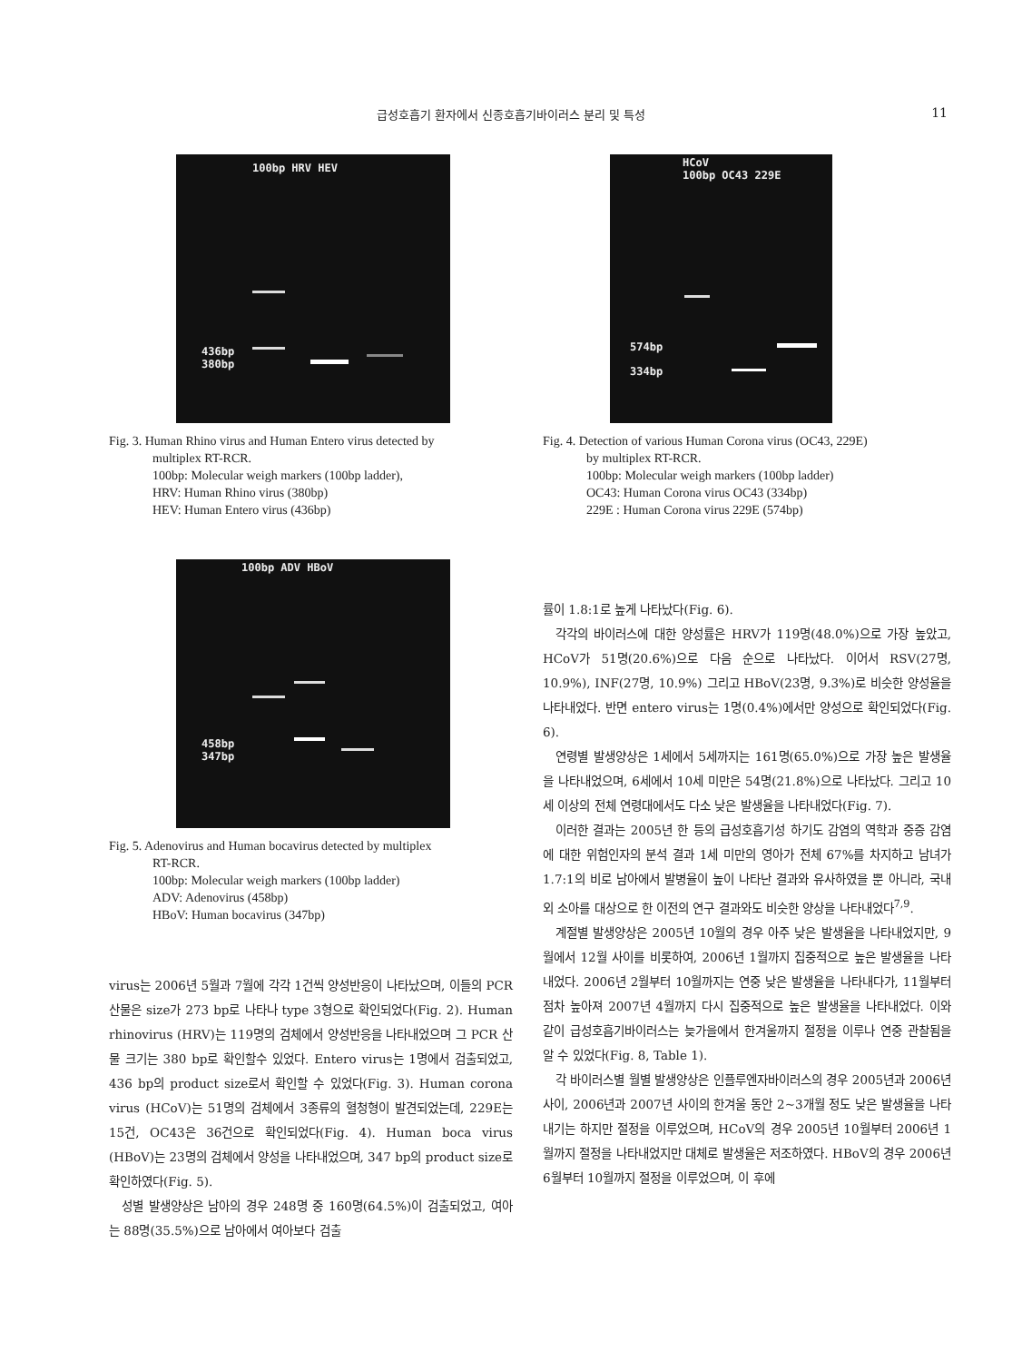급성호흡기 환자에서 신종호흡기바이러스 분리 및 특성
11
100bp HRV HEV
436bp
380bp
Fig. 3. Human Rhino virus and Human Entero virus detected by
multiplex RT-RCR.
100bp: Molecular weigh markers (100bp ladder),
HRV: Human Rhino virus (380bp)
HEV: Human Entero virus (436bp)
HCoV
100bp OC43 229E
574bp
334bp
Fig. 4. Detection of various Human Corona virus (OC43, 229E)
by multiplex RT-RCR.
100bp: Molecular weigh markers (100bp ladder)
OC43: Human Corona virus OC43 (334bp)
229E : Human Corona virus 229E (574bp)
100bp ADV HBoV
458bp
347bp
Fig. 5. Adenovirus and Human bocavirus detected by multiplex
RT-RCR.
100bp: Molecular weigh markers (100bp ladder)
ADV: Adenovirus (458bp)
HBoV: Human bocavirus (347bp)
virus는 2006년 5월과 7월에 각각 1건씩 양성반응이 나타났으며, 이들의 PCR산물은 size가 273 bp로 나타나 type 3형으로 확인되었다(Fig. 2). Human rhinovirus (HRV)는 119명의 검체에서 양성반응을 나타내었으며 그 PCR 산물 크기는 380 bp로 확인할수 있었다. Entero virus는 1명에서 검출되었고, 436 bp의 product size로서 확인할 수 있었다(Fig. 3). Human corona virus (HCoV)는 51명의 검체에서 3종류의 혈청형이 발견되었는데, 229E는 15건, OC43은 36건으로 확인되었다(Fig. 4). Human boca virus (HBoV)는 23명의 검체에서 양성을 나타내었으며, 347 bp의 product size로 확인하였다(Fig. 5).
성별 발생양상은 남아의 경우 248명 중 160명(64.5%)이 검출되었고, 여아는 88명(35.5%)으로 남아에서 여아보다 검출
률이 1.8:1로 높게 나타났다(Fig. 6).
각각의 바이러스에 대한 양성률은 HRV가 119명(48.0%)으로 가장 높았고, HCoV가 51명(20.6%)으로 다음 순으로 나타났다. 이어서 RSV(27명, 10.9%), INF(27명, 10.9%) 그리고 HBoV(23명, 9.3%)로 비슷한 양성율을 나타내었다. 반면 entero virus는 1명(0.4%)에서만 양성으로 확인되었다(Fig. 6).
연령별 발생양상은 1세에서 5세까지는 161명(65.0%)으로 가장 높은 발생율을 나타내었으며, 6세에서 10세 미만은 54명(21.8%)으로 나타났다. 그리고 10세 이상의 전체 연령대에서도 다소 낮은 발생율을 나타내었다(Fig. 7).
이러한 결과는 2005년 한 등의 급성호흡기성 하기도 감염의 역학과 중증 감염에 대한 위험인자의 분석 결과 1세 미만의 영아가 전체 67%를 차지하고 남녀가 1.7:1의 비로 남아에서 발병율이 높이 나타난 결과와 유사하였을 뿐 아니라, 국내외 소아를 대상으로 한 이전의 연구 결과와도 비슷한 양상을 나타내었다<sup>7,9</sup>.
계절별 발생양상은 2005년 10월의 경우 아주 낮은 발생율을 나타내었지만, 9월에서 12월 사이를 비롯하여, 2006년 1월까지 집중적으로 높은 발생율을 나타내었다. 2006년 2월부터 10월까지는 연중 낮은 발생율을 나타내다가, 11월부터 점차 높아져 2007년 4월까지 다시 집중적으로 높은 발생율을 나타내었다. 이와 같이 급성호흡기바이러스는 늦가을에서 한겨울까지 절정을 이루나 연중 관찰됨을 알 수 있었다(Fig. 8, Table 1).
각 바이러스별 월별 발생양상은 인플루엔자바이러스의 경우 2005년과 2006년 사이, 2006년과 2007년 사이의 한겨울 동안 2~3개월 정도 낮은 발생율을 나타내기는 하지만 절정을 이루었으며, HCoV의 경우 2005년 10월부터 2006년 1월까지 절정을 나타내었지만 대체로 발생율은 저조하였다. HBoV의 경우 2006년 6월부터 10월까지 절정을 이루었으며, 이 후에